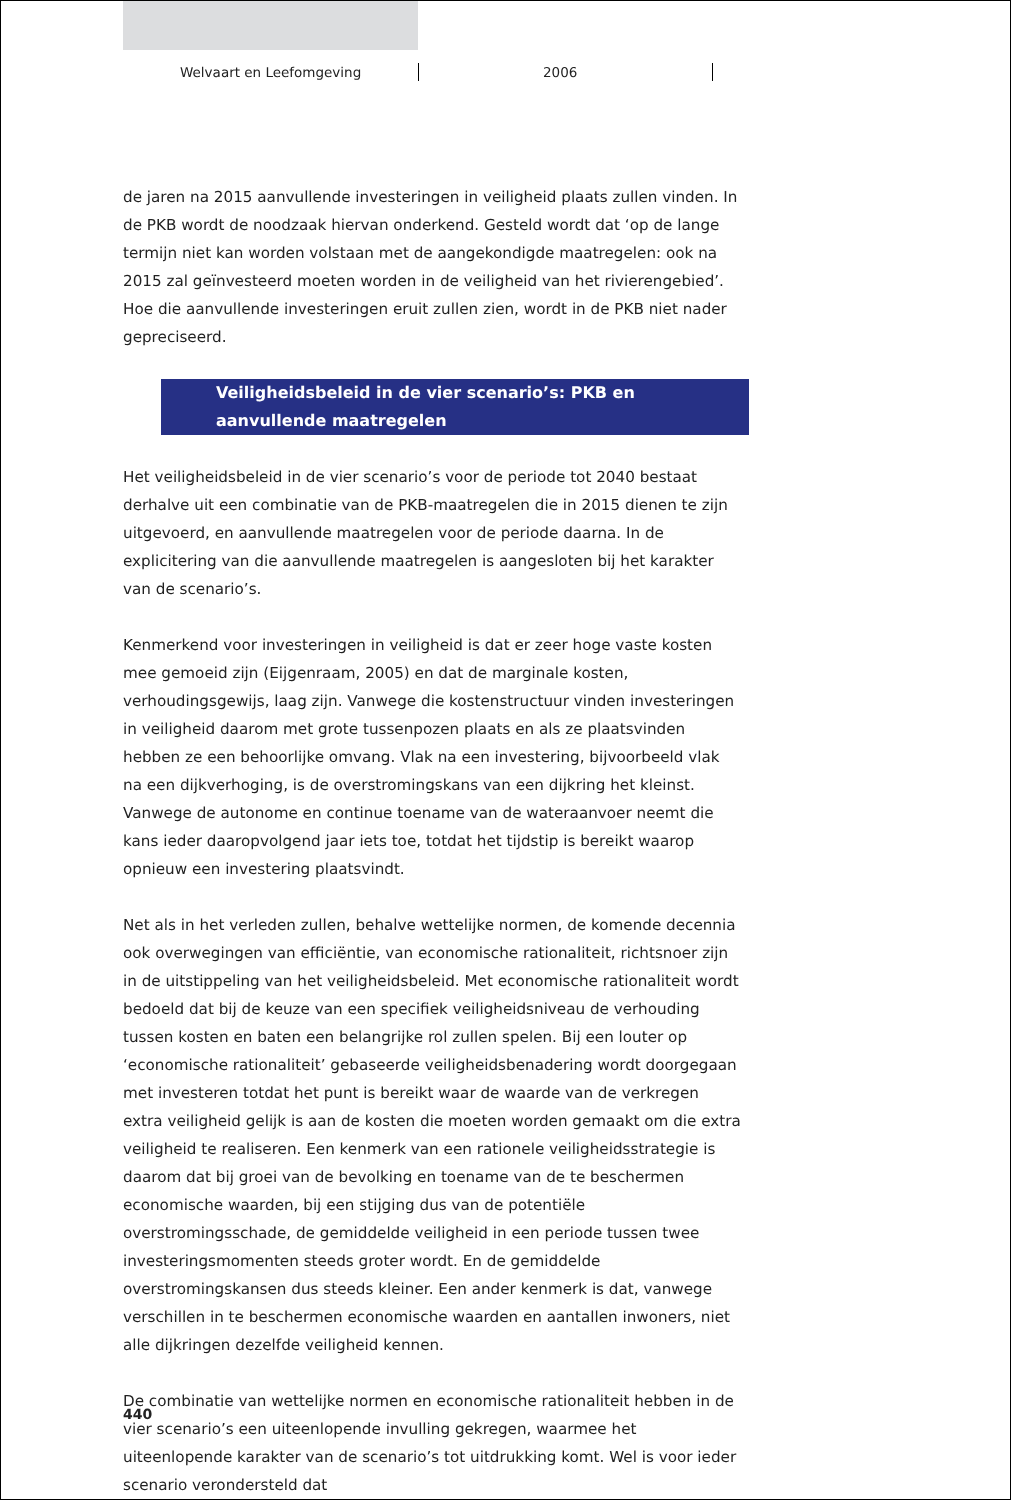Welvaart en Leefomgeving 2006
de jaren na 2015 aanvullende investeringen in veiligheid plaats zullen vinden. In de PKB wordt de noodzaak hiervan onderkend. Gesteld wordt dat ‘op de lange termijn niet kan worden volstaan met de aangekondigde maatregelen: ook na 2015 zal geïnves­teerd moeten worden in de veiligheid van het rivierengebied’. Hoe die aanvullende investeringen eruit zullen zien, wordt in de PKB niet nader gepreciseerd.
Veiligheidsbeleid in de vier scenario’s: PKB en aanvullende maatregelen
Het veiligheidsbeleid in de vier scenario’s voor de periode tot 2040 bestaat derhalve uit een combinatie van de PKB-maatregelen die in 2015 dienen te zijn uitgevoerd, en aanvullende maatregelen voor de periode daarna. In de explicitering van die aanvul­lende maatregelen is aangesloten bij het karakter van de scenario’s.
Kenmerkend voor investeringen in veiligheid is dat er zeer hoge vaste kosten mee gemoeid zijn (Eijgenraam, 2005) en dat de marginale kosten, verhoudingsgewijs, laag zijn. Vanwege die kostenstructuur vinden investeringen in veiligheid daarom met grote tussenpozen plaats en als ze plaatsvinden hebben ze een behoorlijke omvang. Vlak na een investering, bijvoorbeeld vlak na een dijkverhoging, is de overstromingskans van een dijkring het kleinst. Vanwege de autonome en continue toename van de wateraanvoer neemt die kans ieder daaropvolgend jaar iets toe, totdat het tijdstip is bereikt waarop opnieuw een investering plaatsvindt.
Net als in het verleden zullen, behalve wettelijke normen, de komende decennia ook overwegingen van efficiëntie, van economische rationaliteit, richtsnoer zijn in de uitstippeling van het veiligheidsbeleid. Met economische rationaliteit wordt bedoeld dat bij de keuze van een specifiek veiligheidsniveau de verhouding tussen kosten en baten een belangrijke rol zullen spelen. Bij een louter op ‘economische rationaliteit’ gebaseerde veiligheidsbenadering wordt doorgegaan met investeren totdat het punt is bereikt waar de waarde van de verkregen extra veiligheid gelijk is aan de kosten die moeten worden gemaakt om die extra veiligheid te realiseren. Een kenmerk van een rationele veiligheidsstrategie is daarom dat bij groei van de bevolking en toename van de te beschermen economische waarden, bij een stijging dus van de potentiële overstromingsschade, de gemiddelde veiligheid in een periode tussen twee investeringsmomenten steeds groter wordt. En de gemiddelde overstromingskansen dus steeds kleiner. Een ander kenmerk is dat, vanwege verschillen in te beschermen economische waarden en aantallen inwoners, niet alle dijkringen dezelfde veiligheid kennen.
De combinatie van wettelijke normen en economische rationaliteit hebben in de vier scenario’s een uiteenlopende invulling gekregen, waarmee het uiteenlopende karakter van de scenario’s tot uitdrukking komt. Wel is voor ieder scenario verondersteld dat
440